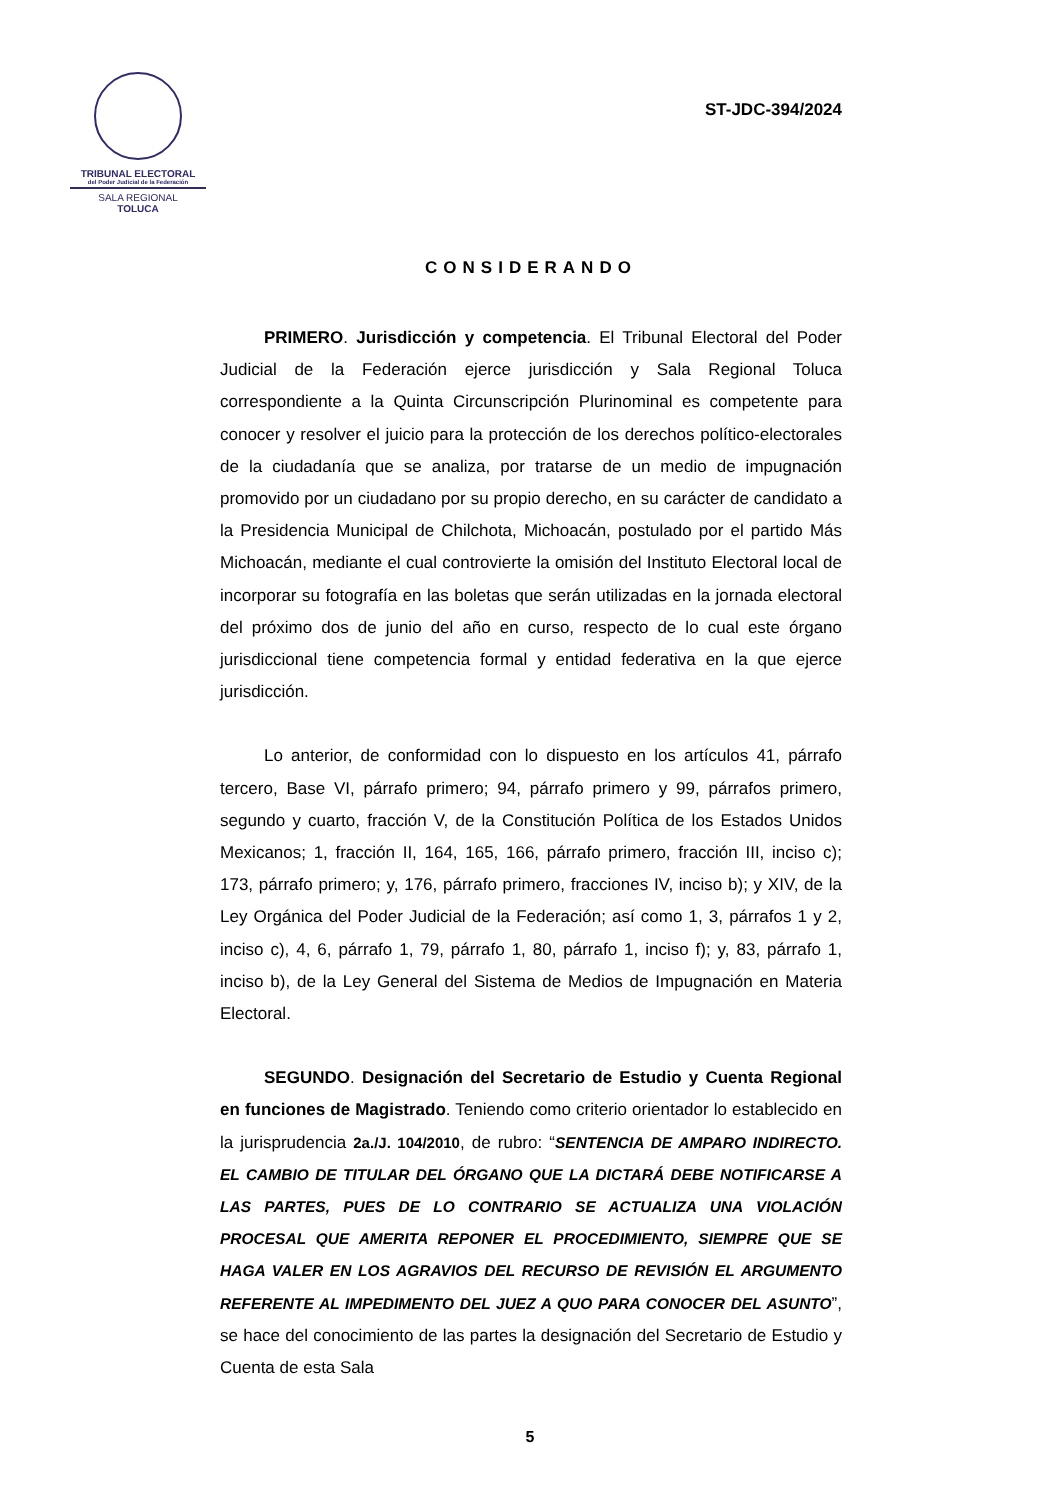TRIBUNAL ELECTORAL
del Poder Judicial de la Federación
SALA REGIONAL
TOLUCA
ST-JDC-394/2024
CONSIDERANDO
PRIMERO. Jurisdicción y competencia. El Tribunal Electoral del Poder Judicial de la Federación ejerce jurisdicción y Sala Regional Toluca correspondiente a la Quinta Circunscripción Plurinominal es competente para conocer y resolver el juicio para la protección de los derechos político-electorales de la ciudadanía que se analiza, por tratarse de un medio de impugnación promovido por un ciudadano por su propio derecho, en su carácter de candidato a la Presidencia Municipal de Chilchota, Michoacán, postulado por el partido Más Michoacán, mediante el cual controvierte la omisión del Instituto Electoral local de incorporar su fotografía en las boletas que serán utilizadas en la jornada electoral del próximo dos de junio del año en curso, respecto de lo cual este órgano jurisdiccional tiene competencia formal y entidad federativa en la que ejerce jurisdicción.
Lo anterior, de conformidad con lo dispuesto en los artículos 41, párrafo tercero, Base VI, párrafo primero; 94, párrafo primero y 99, párrafos primero, segundo y cuarto, fracción V, de la Constitución Política de los Estados Unidos Mexicanos; 1, fracción II, 164, 165, 166, párrafo primero, fracción III, inciso c); 173, párrafo primero; y, 176, párrafo primero, fracciones IV, inciso b); y XIV, de la Ley Orgánica del Poder Judicial de la Federación; así como 1, 3, párrafos 1 y 2, inciso c), 4, 6, párrafo 1, 79, párrafo 1, 80, párrafo 1, inciso f); y, 83, párrafo 1, inciso b), de la Ley General del Sistema de Medios de Impugnación en Materia Electoral.
SEGUNDO. Designación del Secretario de Estudio y Cuenta Regional en funciones de Magistrado. Teniendo como criterio orientador lo establecido en la jurisprudencia 2a./J. 104/2010, de rubro: “SENTENCIA DE AMPARO INDIRECTO. EL CAMBIO DE TITULAR DEL ÓRGANO QUE LA DICTARÁ DEBE NOTIFICARSE A LAS PARTES, PUES DE LO CONTRARIO SE ACTUALIZA UNA VIOLACIÓN PROCESAL QUE AMERITA REPONER EL PROCEDIMIENTO, SIEMPRE QUE SE HAGA VALER EN LOS AGRAVIOS DEL RECURSO DE REVISIÓN EL ARGUMENTO REFERENTE AL IMPEDIMENTO DEL JUEZ A QUO PARA CONOCER DEL ASUNTO”, se hace del conocimiento de las partes la designación del Secretario de Estudio y Cuenta de esta Sala
5